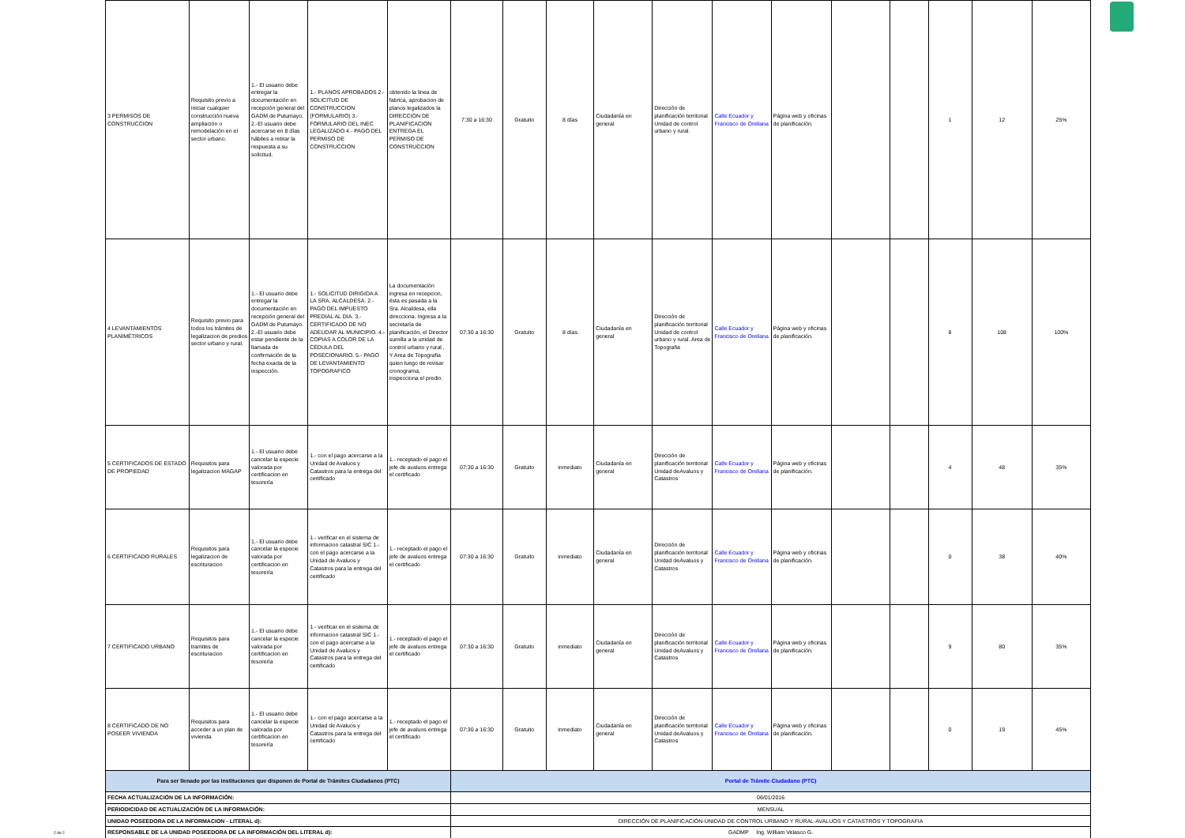| 3 PERMISOS DE CONSTRUCCION | Requisito previo a iniciar cualquier construcción nueva ampliación o remodelación en el sector urbano. | 1.- El usuario debe entregar la documentación en recepción general del GADM de Putumayo. 2.-El usuario debe acercarse en 8 días hábiles a retirar la respuesta a su solicitud. | 1.- PLANOS APROBADOS 2.-SOLICITUD DE CONSTRUCCION (FORMULARIO) 3.- FORMULARIO DEL INEC LEGALIZADO 4.- PAGO DEL PERMISO DE CONSTRUCCION | obtenido la linea de fabrica, aprobacion de planos legalizados la DIRECCION DE PLANIFICACION ENTREGA EL PERMISO DE CONSTRUCCION | 7:30 a 16:30 | Gratuito | 8 días | Ciudadanía en general | Dirección de planificación territorial Unidad de control urbano y rural. | Calle Ecuador y Francisco de Orellana | Página web y oficinas de planificación. | | | 1 | 12 | 25% |
| 4 LEVANTAMIENTOS PLANIMÉTRICOS | Requisito previo para todos los trámites de legalizacion de predios sector urbano y rural. | 1.- El usuario debe entregar la documentación en recepción general del GADM de Putumayo. 2.-El usuario debe estar pendiente de la llamada de confirmación de la fecha exacta de la inspección. | 1.- SOLICITUD DIRIGIDA A LA SRA. ALCALDESA. 2.-PAGO DEL IMPUESTO PREDIAL AL DIA. 3.- CERTIFICADO DE NO ADEUDAR AL MUNICIPIO. 4.- COPIAS A COLOR DE LA CÉDULA DEL POSECIONARIO. 5.- PAGO DE LEVANTAMIENTO TOPOGRAFICO | La documentación ingresa en recepcion, ésta es pasada a la Sra. Alcaldesa, ella direcciona. Ingresa a la secretaría de planificación, el Director sumilla a la unidad de control urbano y rural , Y Area de Topografia quien luego de revisar cronograma, inspecciona el predio. | 07:30 a 16:30 | Gratuito | 8 días | Ciudadanía en general | Dirección de planificación territorial Unidad de control urbano y rural. Area de Topografia | Calle Ecuador y Francisco de Orellana | Página web y oficinas de planificación. | | | 8 | 108 | 100% |
| 5 CERTIFICADOS DE ESTADO DE PROPIEDAD | Requisitos para legalizacion MAGAP | 1.- El usuario debe cancelar la especie valorada por certificacion en tesorería | 1.- con el pago acercarse a la Unidad de Avaluos y Catastros para la entrega del certificado | 1.- receptado el pago el jefe de avaluos entrega el certificado | 07:30 a 16:30 | Gratuito | inmediato | Ciudadanía en general | Dirección de planificación territorial Unidad deAvaluos y Catastros | Calle Ecuador y Francisco de Orellana | Página web y oficinas de planificación. | | | 4 | 48 | 35% |
| 6 CERTIFICADO RURALES | Requisitos para legalizacion de escrituracion | 1.- El usuario debe cancelar la especie valorada por certificacion en tesorería | 1.- verificar en el sistema de informacion catastral SIC 1.- con el pago acercarse a la Unidad de Avaluos y Catastros para la entrega del certificado | 1.- receptado el pago el jefe de avaluos entrega el certificado | 07:30 a 16:30 | Gratuito | inmediato | Ciudadanía en general | Dirección de planificación territorial Unidad deAvaluos y Catastros | Calle Ecuador y Francisco de Orellana | Página web y oficinas de planificación. | | | 0 | 38 | 40% |
| 7 CERTIFICADO URBANO | Requisitos para tramites de escrituracion | 1.- El usuario debe cancelar la especie valorada por certificacion en tesorería | 1.- verificar en el sistema de informacion catastral SIC 1.- con el pago acercarse a la Unidad de Avaluos y Catastros para la entrega del certificado | 1.- receptado el pago el jefe de avaluos entrega el certificado | 07:30 a 16:30 | Gratuito | inmediato | Ciudadanía en general | Dirección de planificación territorial Unidad deAvaluos y Catastros | Calle Ecuador y Francisco de Orellana | Página web y oficinas de planificación. | | | 9 | 80 | 35% |
| 8 CERTIFICADO DE NO POSEER VIVIENDA | Requisitos para acceder a un plan de vivienda | 1.- El usuario debe cancelar la especie valorada por certificacion en tesorería | 1.- con el pago acercarse a la Unidad de Avaluos y Catastros para la entrega del certificado | 1.- receptado el pago el jefe de avaluos entrega el certificado | 07:30 a 16:30 | Gratuito | inmediato | Ciudadanía en general | Dirección de planificación territorial Unidad deAvaluos y Catastros | Calle Ecuador y Francisco de Orellana | Página web y oficinas de planificación. | | | 0 | 19 | 45% |
| Para ser llenado por las instituciones que disponen de Portal de Trámites Ciudadanos (PTC) | | | | | Portal de Trámite Ciudadano (PTC) | | | | | | | | | | | |
| FECHA ACTUALIZACIÓN DE LA INFORMACIÓN: | | | | | 06/01/2016 | | | | | | | | | | | |
| PERIODICIDAD DE ACTUALIZACIÓN DE LA INFORMACIÓN: | | | | | MENSUAL | | | | | | | | | | | |
| UNIDAD POSEEDORA DE LA INFORMACION - LITERAL d): | | | | | DIRECCIÓN DE PLANIFICACIÓN-UNIDAD DE CONTROL URBANO Y RURAL-AVALUOS Y CATASTROS Y TOPOGRAFIA | | | | | | | | | | | |
| RESPONSABLE DE LA UNIDAD POSEEDORA DE LA INFORMACIÓN DEL LITERAL d): | | | | | GADMP Ing. William Velasco G. | | | | | | | | | | | |
2 de 2